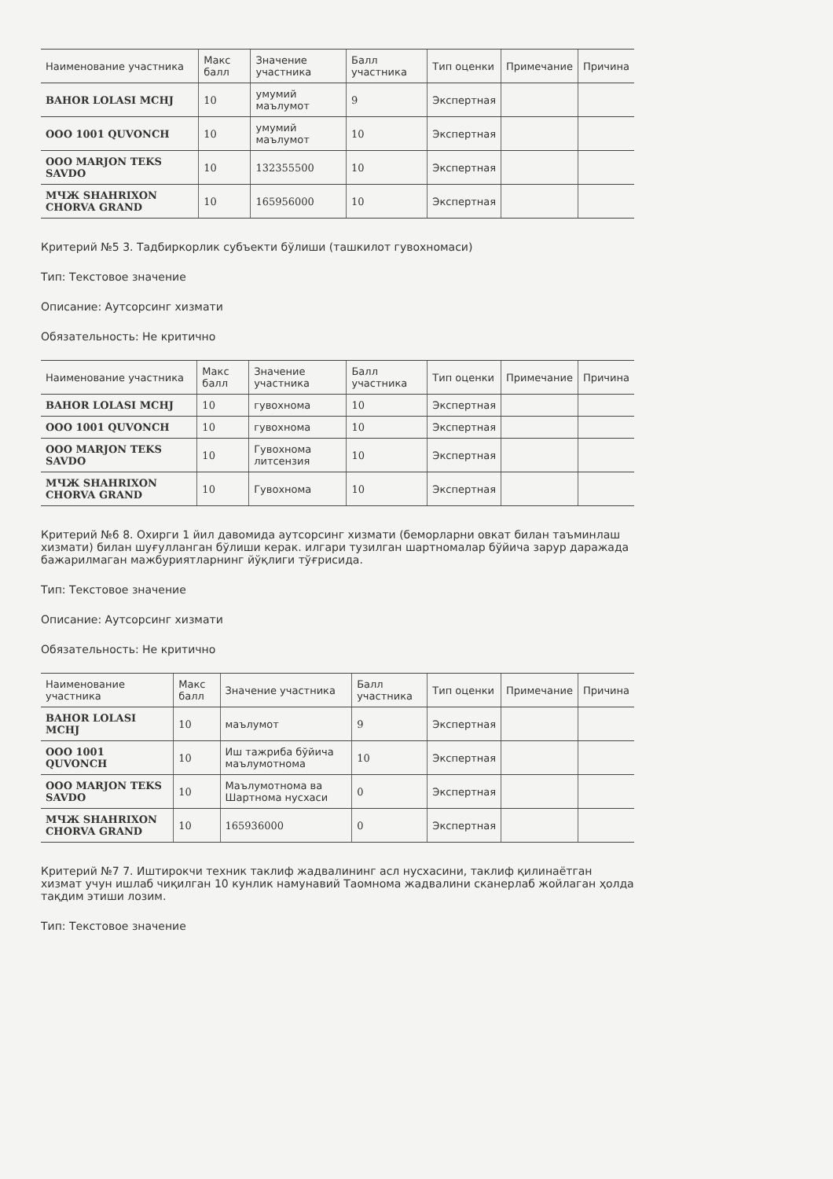| Наименование участника | Макс балл | Значение участника | Балл участника | Тип оценки | Примечание | Причина |
| --- | --- | --- | --- | --- | --- | --- |
| BAHOR LOLASI MCHJ | 10 | умумий маълумот | 9 | Экспертная | | |
| OOO 1001 QUVONCH | 10 | умумий маълумот | 10 | Экспертная | | |
| OOO MARJON TEKS SAVDO | 10 | 132355500 | 10 | Экспертная | | |
| МЧЖ SHAHRIXON CHORVA GRAND | 10 | 165956000 | 10 | Экспертная | | |
Критерий №5 3. Тадбиркорлик субъекти бўлиши (ташкилот гувохномаси)
Тип: Текстовое значение
Описание: Аутсорсинг хизмати
Обязательность: Не критично
| Наименование участника | Макс балл | Значение участника | Балл участника | Тип оценки | Примечание | Причина |
| --- | --- | --- | --- | --- | --- | --- |
| BAHOR LOLASI MCHJ | 10 | гувохнома | 10 | Экспертная | | |
| OOO 1001 QUVONCH | 10 | гувохнома | 10 | Экспертная | | |
| OOO MARJON TEKS SAVDO | 10 | Гувохнома литсензия | 10 | Экспертная | | |
| МЧЖ SHAHRIXON CHORVA GRAND | 10 | Гувохнома | 10 | Экспертная | | |
Критерий №6 8. Охирги 1 йил давомида аутсорсинг хизмати (беморларни овкат билан таъминлаш хизмати) билан шуғулланган бўлиши керак. илгари тузилган шартномалар бўйича зарур даражада бажарилмаган мажбуриятларнинг йўқлиги тўғрисида.
Тип: Текстовое значение
Описание: Аутсорсинг хизмати
Обязательность: Не критично
| Наименование участника | Макс балл | Значение участника | Балл участника | Тип оценки | Примечание | Причина |
| --- | --- | --- | --- | --- | --- | --- |
| BAHOR LOLASI MCHJ | 10 | маълумот | 9 | Экспертная | | |
| OOO 1001 QUVONCH | 10 | Иш тажриба бўйича маълумотнома | 10 | Экспертная | | |
| OOO MARJON TEKS SAVDO | 10 | Маълумотнома ва Шартнома нусхаси | 0 | Экспертная | | |
| МЧЖ SHAHRIXON CHORVA GRAND | 10 | 165936000 | 0 | Экспертная | | |
Критерий №7 7. Иштирокчи техник таклиф жадвалининг асл нусхасини, таклиф қилинаётган хизмат учун ишлаб чиқилган 10 кунлик намунавий Таомнома жадвалини сканерлаб жойлаган ҳолда тақдим этиши лозим.
Тип: Текстовое значение